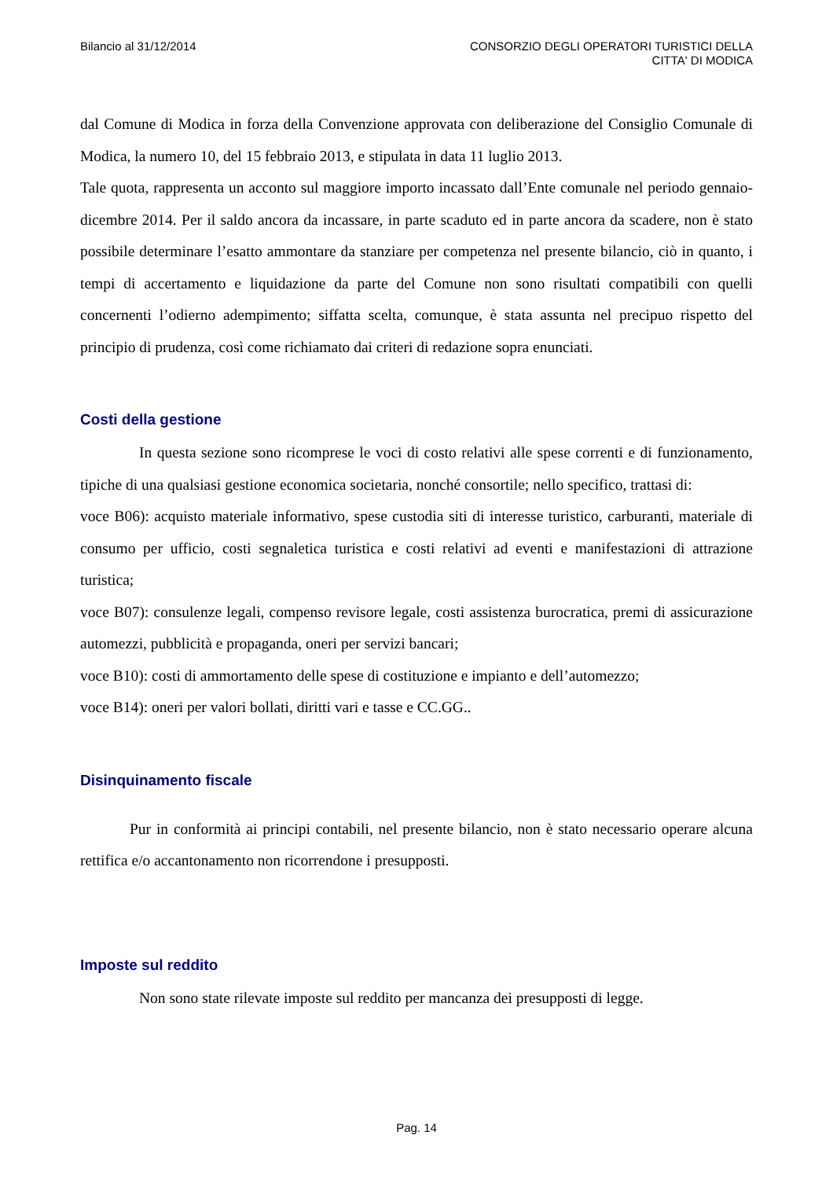Bilancio al 31/12/2014 CONSORZIO DEGLI OPERATORI TURISTICI DELLA
CITTA' DI MODICA
dal Comune di Modica in forza della Convenzione approvata con deliberazione del Consiglio Comunale di Modica, la numero 10, del 15 febbraio 2013, e stipulata in data 11 luglio 2013.
Tale quota, rappresenta un acconto sul maggiore importo incassato dall’Ente comunale nel periodo gennaio-dicembre 2014. Per il saldo ancora da incassare, in parte scaduto ed in parte ancora da scadere, non è stato possibile determinare l’esatto ammontare da stanziare per competenza nel presente bilancio, ciò in quanto, i tempi di accertamento e liquidazione da parte del Comune non sono risultati compatibili con quelli concernenti l’odierno adempimento; siffatta scelta, comunque, è stata assunta nel precipuo rispetto del principio di prudenza, così come richiamato dai criteri di redazione sopra enunciati.
Costi della gestione
In questa sezione sono ricomprese le voci di costo relativi alle spese correnti e di funzionamento, tipiche di una qualsiasi gestione economica societaria, nonché consortile; nello specifico, trattasi di:
voce B06): acquisto materiale informativo, spese custodia siti di interesse turistico, carburanti, materiale di consumo per ufficio, costi segnaletica turistica e costi relativi ad eventi e manifestazioni di attrazione turistica;
voce B07): consulenze legali, compenso revisore legale, costi assistenza burocratica, premi di assicurazione automezzi, pubblicità e propaganda, oneri per servizi bancari;
voce B10): costi di ammortamento delle spese di costituzione e impianto e dell’automezzo;
voce B14): oneri per valori bollati, diritti vari e tasse e CC.GG..
Disinquinamento fiscale
Pur in conformità ai principi contabili, nel presente bilancio, non è stato necessario operare alcuna rettifica e/o accantonamento non ricorrendone i presupposti.
Imposte sul reddito
Non sono state rilevate imposte sul reddito per mancanza dei presupposti di legge.
Pag. 14